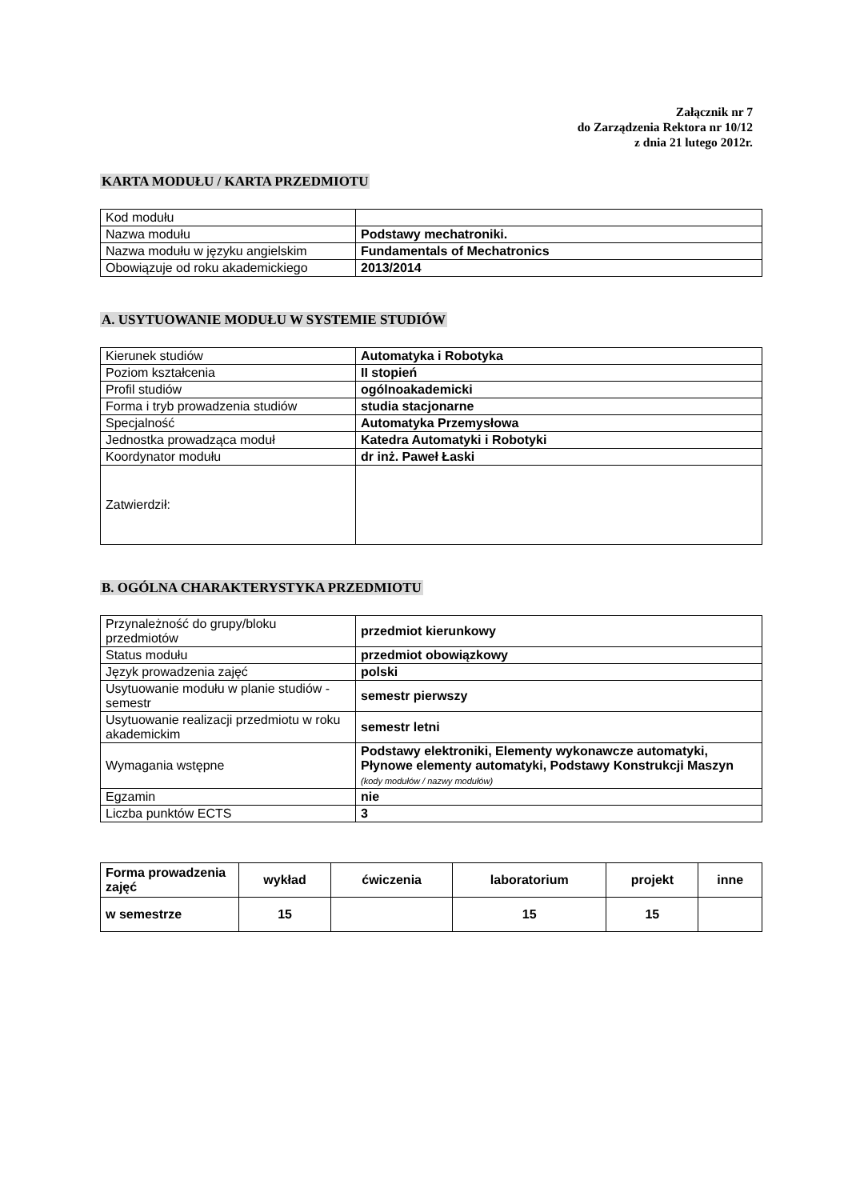Załącznik nr 7
do Zarządzenia Rektora nr 10/12
z dnia 21 lutego 2012r.
KARTA MODUŁU / KARTA PRZEDMIOTU
| Kod modułu | |
| Nazwa modułu | Podstawy mechatroniki. |
| Nazwa modułu w języku angielskim | Fundamentals of Mechatronics |
| Obowiązuje od roku akademickiego | 2013/2014 |
A. USYTUOWANIE MODUŁU W SYSTEMIE STUDIÓW
| Kierunek studiów | Automatyka i Robotyka |
| Poziom kształcenia | II stopień |
| Profil studiów | ogólnoakademicki |
| Forma i tryb prowadzenia studiów | studia stacjonarne |
| Specjalność | Automatyka Przemysłowa |
| Jednostka prowadząca moduł | Katedra Automatyki i Robotyki |
| Koordynator modułu | dr inż. Paweł Łaski |
| Zatwierdził: | |
B. OGÓLNA CHARAKTERYSTYKA PRZEDMIOTU
| Przynależność do grupy/bloku przedmiotów | przedmiot kierunkowy |
| Status modułu | przedmiot obowiązkowy |
| Język prowadzenia zajęć | polski |
| Usytuowanie modułu w planie studiów - semestr | semestr pierwszy |
| Usytuowanie realizacji przedmiotu w roku akademickim | semestr letni |
| Wymagania wstępne | Podstawy elektroniki, Elementy wykonawcze automatyki, Płynowe elementy automatyki, Podstawy Konstrukcji Maszyn (kody modułów / nazwy modułów) |
| Egzamin | nie |
| Liczba punktów ECTS | 3 |
| Forma prowadzenia zajęć | wykład | ćwiczenia | laboratorium | projekt | inne |
| --- | --- | --- | --- | --- | --- |
| w semestrze | 15 | | 15 | 15 | |